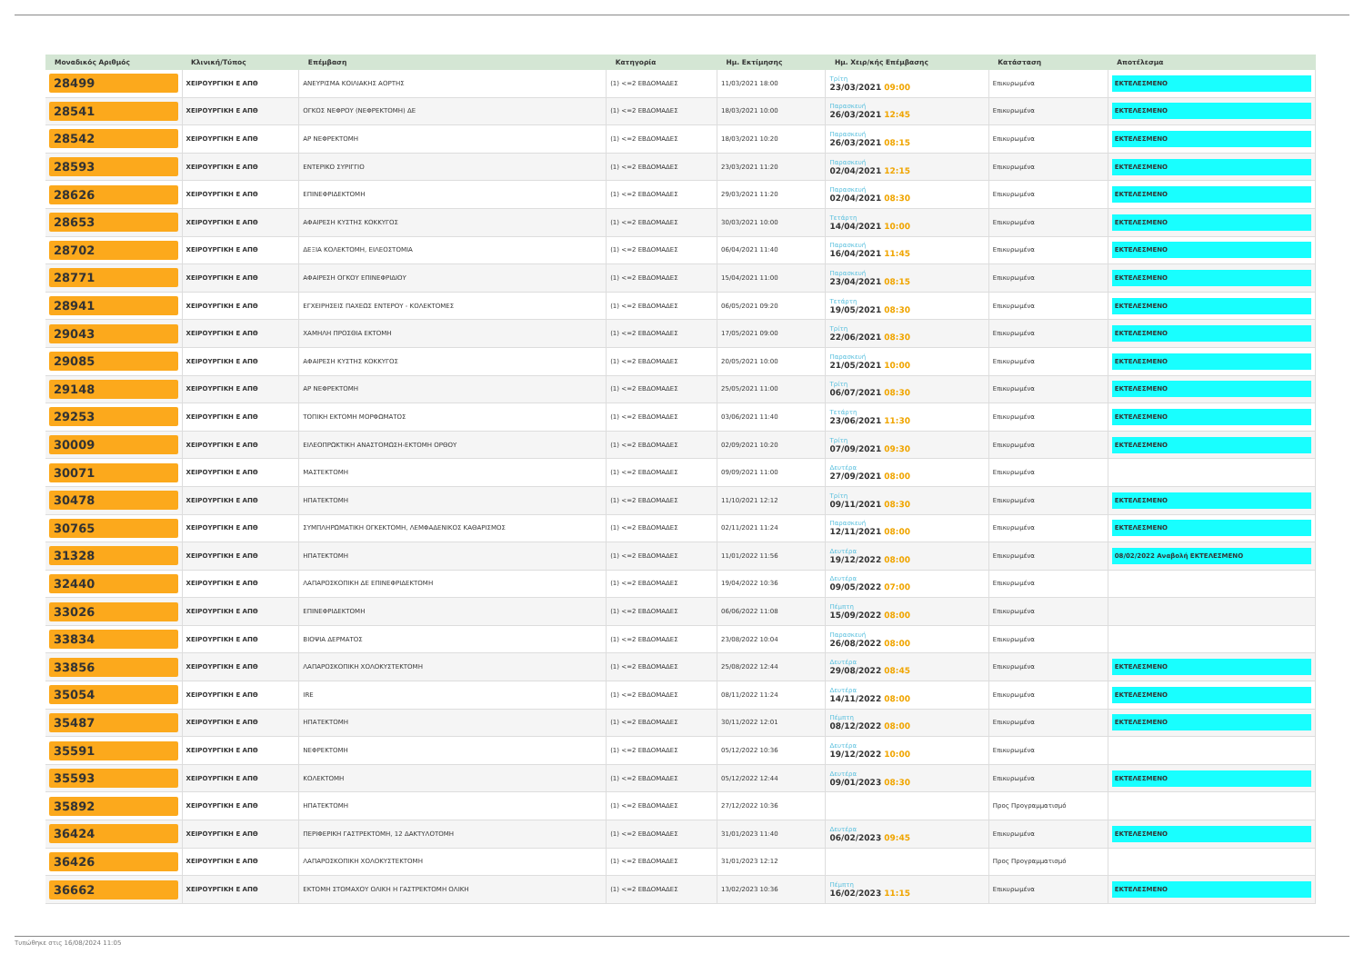| Μοναδικός Αριθμός | Κλινική/Τύπος | Επέμβαση | Κατηγορία | Ημ. Εκτίμησης | Ημ. Χειρ/κής Επέμβασης | Κατάσταση | Αποτέλεσμα |
| --- | --- | --- | --- | --- | --- | --- | --- |
| 28499 | ΧΕΙΡΟΥΡΓΙΚΗ Ε ΑΠΘ | ΑΝΕΥΡΙΣΜΑ ΚΟΙΛΙΑΚΗΣ ΑΟΡΤΗΣ | (1) <=2 ΕΒΔΟΜΑΔΕΣ | 11/03/2021 18:00 | Τρίτη 23/03/2021 09:00 | Επικυρωμένα | ΕΚΤΕΛΕΣΜΕΝΟ |
| 28541 | ΧΕΙΡΟΥΡΓΙΚΗ Ε ΑΠΘ | ΟΓΚΟΣ ΝΕΦΡΟΥ (ΝΕΦΡΕΚΤΟΜΗ) ΔΕ | (1) <=2 ΕΒΔΟΜΑΔΕΣ | 18/03/2021 10:00 | Παρασκευή 26/03/2021 12:45 | Επικυρωμένα | ΕΚΤΕΛΕΣΜΕΝΟ |
| 28542 | ΧΕΙΡΟΥΡΓΙΚΗ Ε ΑΠΘ | ΑΡ ΝΕΦΡΕΚΤΟΜΗ | (1) <=2 ΕΒΔΟΜΑΔΕΣ | 18/03/2021 10:20 | Παρασκευή 26/03/2021 08:15 | Επικυρωμένα | ΕΚΤΕΛΕΣΜΕΝΟ |
| 28593 | ΧΕΙΡΟΥΡΓΙΚΗ Ε ΑΠΘ | ΕΝΤΕΡΙΚΟ ΣΥΡΙΓΓΙΟ | (1) <=2 ΕΒΔΟΜΑΔΕΣ | 23/03/2021 11:20 | Παρασκευή 02/04/2021 12:15 | Επικυρωμένα | ΕΚΤΕΛΕΣΜΕΝΟ |
| 28626 | ΧΕΙΡΟΥΡΓΙΚΗ Ε ΑΠΘ | ΕΠΙΝΕΦΡΙΔΕΚΤΟΜΗ | (1) <=2 ΕΒΔΟΜΑΔΕΣ | 29/03/2021 11:20 | Παρασκευή 02/04/2021 08:30 | Επικυρωμένα | ΕΚΤΕΛΕΣΜΕΝΟ |
| 28653 | ΧΕΙΡΟΥΡΓΙΚΗ Ε ΑΠΘ | ΑΦΑΙΡΕΣΗ ΚΥΣΤΗΣ ΚΟΚΚΥΓΟΣ | (1) <=2 ΕΒΔΟΜΑΔΕΣ | 30/03/2021 10:00 | Τετάρτη 14/04/2021 10:00 | Επικυρωμένα | ΕΚΤΕΛΕΣΜΕΝΟ |
| 28702 | ΧΕΙΡΟΥΡΓΙΚΗ Ε ΑΠΘ | ΔΕΞΙΑ ΚΟΛΕΚΤΟΜΗ, ΕΙΛΕΟΣΤΟΜΙΑ | (1) <=2 ΕΒΔΟΜΑΔΕΣ | 06/04/2021 11:40 | Παρασκευή 16/04/2021 11:45 | Επικυρωμένα | ΕΚΤΕΛΕΣΜΕΝΟ |
| 28771 | ΧΕΙΡΟΥΡΓΙΚΗ Ε ΑΠΘ | ΑΦΑΙΡΕΣΗ ΟΓΚΟΥ ΕΠΙΝΕΦΡΙΔΙΟΥ | (1) <=2 ΕΒΔΟΜΑΔΕΣ | 15/04/2021 11:00 | Παρασκευή 23/04/2021 08:15 | Επικυρωμένα | ΕΚΤΕΛΕΣΜΕΝΟ |
| 28941 | ΧΕΙΡΟΥΡΓΙΚΗ Ε ΑΠΘ | ΕΓΧΕΙΡΗΣΕΙΣ ΠΑΧΕΩΣ ΕΝΤΕΡΟΥ - ΚΟΛΕΚΤΟΜΕΣ | (1) <=2 ΕΒΔΟΜΑΔΕΣ | 06/05/2021 09:20 | Τετάρτη 19/05/2021 08:30 | Επικυρωμένα | ΕΚΤΕΛΕΣΜΕΝΟ |
| 29043 | ΧΕΙΡΟΥΡΓΙΚΗ Ε ΑΠΘ | ΧΑΜΗΛΗ ΠΡΟΣΘΙΑ ΕΚΤΟΜΗ | (1) <=2 ΕΒΔΟΜΑΔΕΣ | 17/05/2021 09:00 | Τρίτη 22/06/2021 08:30 | Επικυρωμένα | ΕΚΤΕΛΕΣΜΕΝΟ |
| 29085 | ΧΕΙΡΟΥΡΓΙΚΗ Ε ΑΠΘ | ΑΦΑΙΡΕΣΗ ΚΥΣΤΗΣ ΚΟΚΚΥΓΟΣ | (1) <=2 ΕΒΔΟΜΑΔΕΣ | 20/05/2021 10:00 | Παρασκευή 21/05/2021 10:00 | Επικυρωμένα | ΕΚΤΕΛΕΣΜΕΝΟ |
| 29148 | ΧΕΙΡΟΥΡΓΙΚΗ Ε ΑΠΘ | ΑΡ ΝΕΦΡΕΚΤΟΜΗ | (1) <=2 ΕΒΔΟΜΑΔΕΣ | 25/05/2021 11:00 | Τρίτη 06/07/2021 08:30 | Επικυρωμένα | ΕΚΤΕΛΕΣΜΕΝΟ |
| 29253 | ΧΕΙΡΟΥΡΓΙΚΗ Ε ΑΠΘ | ΤΟΠΙΚΗ ΕΚΤΟΜΗ ΜΟΡΦΩΜΑΤΟΣ | (1) <=2 ΕΒΔΟΜΑΔΕΣ | 03/06/2021 11:40 | Τετάρτη 23/06/2021 11:30 | Επικυρωμένα | ΕΚΤΕΛΕΣΜΕΝΟ |
| 30009 | ΧΕΙΡΟΥΡΓΙΚΗ Ε ΑΠΘ | ΕΙΛΕΟΠΡΩΚΤΙΚΗ ΑΝΑΣΤΟΜΩΣΗ-ΕΚΤΟΜΗ ΟΡΘΟΥ | (1) <=2 ΕΒΔΟΜΑΔΕΣ | 02/09/2021 10:20 | Τρίτη 07/09/2021 09:30 | Επικυρωμένα | ΕΚΤΕΛΕΣΜΕΝΟ |
| 30071 | ΧΕΙΡΟΥΡΓΙΚΗ Ε ΑΠΘ | ΜΑΣΤΕΚΤΟΜΗ | (1) <=2 ΕΒΔΟΜΑΔΕΣ | 09/09/2021 11:00 | Δευτέρα 27/09/2021 08:00 | Επικυρωμένα | |
| 30478 | ΧΕΙΡΟΥΡΓΙΚΗ Ε ΑΠΘ | ΗΠΑΤΕΚΤΟΜΗ | (1) <=2 ΕΒΔΟΜΑΔΕΣ | 11/10/2021 12:12 | Τρίτη 09/11/2021 08:30 | Επικυρωμένα | ΕΚΤΕΛΕΣΜΕΝΟ |
| 30765 | ΧΕΙΡΟΥΡΓΙΚΗ Ε ΑΠΘ | ΣΥΜΠΛΗΡΩΜΑΤΙΚΗ ΟΓΚΕΚΤΟΜΗ, ΛΕΜΦΑΔΕΝΙΚΟΣ ΚΑΘΑΡΙΣΜΟΣ | (1) <=2 ΕΒΔΟΜΑΔΕΣ | 02/11/2021 11:24 | Παρασκευή 12/11/2021 08:00 | Επικυρωμένα | ΕΚΤΕΛΕΣΜΕΝΟ |
| 31328 | ΧΕΙΡΟΥΡΓΙΚΗ Ε ΑΠΘ | ΗΠΑΤΕΚΤΟΜΗ | (1) <=2 ΕΒΔΟΜΑΔΕΣ | 11/01/2022 11:56 | Δευτέρα 19/12/2022 08:00 | Επικυρωμένα | 08/02/2022 Αναβολή ΕΚΤΕΛΕΣΜΕΝΟ |
| 32440 | ΧΕΙΡΟΥΡΓΙΚΗ Ε ΑΠΘ | ΛΑΠΑΡΟΣΚΟΠΙΚΗ ΔΕ ΕΠΙΝΕΦΡΙΔΕΚΤΟΜΗ | (1) <=2 ΕΒΔΟΜΑΔΕΣ | 19/04/2022 10:36 | Δευτέρα 09/05/2022 07:00 | Επικυρωμένα | |
| 33026 | ΧΕΙΡΟΥΡΓΙΚΗ Ε ΑΠΘ | ΕΠΙΝΕΦΡΙΔΕΚΤΟΜΗ | (1) <=2 ΕΒΔΟΜΑΔΕΣ | 06/06/2022 11:08 | Πέμπτη 15/09/2022 08:00 | Επικυρωμένα | |
| 33834 | ΧΕΙΡΟΥΡΓΙΚΗ Ε ΑΠΘ | ΒΙΟΨΙΑ ΔΕΡΜΑΤΟΣ | (1) <=2 ΕΒΔΟΜΑΔΕΣ | 23/08/2022 10:04 | Παρασκευή 26/08/2022 08:00 | Επικυρωμένα | |
| 33856 | ΧΕΙΡΟΥΡΓΙΚΗ Ε ΑΠΘ | ΛΑΠΑΡΟΣΚΟΠΙΚΗ ΧΟΛΟΚΥΣΤΕΚΤΟΜΗ | (1) <=2 ΕΒΔΟΜΑΔΕΣ | 25/08/2022 12:44 | Δευτέρα 29/08/2022 08:45 | Επικυρωμένα | ΕΚΤΕΛΕΣΜΕΝΟ |
| 35054 | ΧΕΙΡΟΥΡΓΙΚΗ Ε ΑΠΘ | IRE | (1) <=2 ΕΒΔΟΜΑΔΕΣ | 08/11/2022 11:24 | Δευτέρα 14/11/2022 08:00 | Επικυρωμένα | ΕΚΤΕΛΕΣΜΕΝΟ |
| 35487 | ΧΕΙΡΟΥΡΓΙΚΗ Ε ΑΠΘ | ΗΠΑΤΕΚΤΟΜΗ | (1) <=2 ΕΒΔΟΜΑΔΕΣ | 30/11/2022 12:01 | Πέμπτη 08/12/2022 08:00 | Επικυρωμένα | ΕΚΤΕΛΕΣΜΕΝΟ |
| 35591 | ΧΕΙΡΟΥΡΓΙΚΗ Ε ΑΠΘ | ΝΕΦΡΕΚΤΟΜΗ | (1) <=2 ΕΒΔΟΜΑΔΕΣ | 05/12/2022 10:36 | Δευτέρα 19/12/2022 10:00 | Επικυρωμένα | |
| 35593 | ΧΕΙΡΟΥΡΓΙΚΗ Ε ΑΠΘ | ΚΟΛΕΚΤΟΜΗ | (1) <=2 ΕΒΔΟΜΑΔΕΣ | 05/12/2022 12:44 | Δευτέρα 09/01/2023 08:30 | Επικυρωμένα | ΕΚΤΕΛΕΣΜΕΝΟ |
| 35892 | ΧΕΙΡΟΥΡΓΙΚΗ Ε ΑΠΘ | ΗΠΑΤΕΚΤΟΜΗ | (1) <=2 ΕΒΔΟΜΑΔΕΣ | 27/12/2022 10:36 | | Προς Προγραμματισμό | |
| 36424 | ΧΕΙΡΟΥΡΓΙΚΗ Ε ΑΠΘ | ΠΕΡΙΦΕΡΙΚΗ ΓΑΣΤΡΕΚΤΟΜΗ, 12 ΔΑΚΤΥΛΟΤΟΜΗ | (1) <=2 ΕΒΔΟΜΑΔΕΣ | 31/01/2023 11:40 | Δευτέρα 06/02/2023 09:45 | Επικυρωμένα | ΕΚΤΕΛΕΣΜΕΝΟ |
| 36426 | ΧΕΙΡΟΥΡΓΙΚΗ Ε ΑΠΘ | ΛΑΠΑΡΟΣΚΟΠΙΚΗ ΧΟΛΟΚΥΣΤΕΚΤΟΜΗ | (1) <=2 ΕΒΔΟΜΑΔΕΣ | 31/01/2023 12:12 | | Προς Προγραμματισμό | |
| 36662 | ΧΕΙΡΟΥΡΓΙΚΗ Ε ΑΠΘ | ΕΚΤΟΜΗ ΣΤΟΜΑΧΟΥ ΟΛΙΚΗ Η ΓΑΣΤΡΕΚΤΟΜΗ ΟΛΙΚΗ | (1) <=2 ΕΒΔΟΜΑΔΕΣ | 13/02/2023 10:36 | Πέμπτη 16/02/2023 11:15 | Επικυρωμένα | ΕΚΤΕΛΕΣΜΕΝΟ |
Τυπώθηκε στις 16/08/2024 11:05